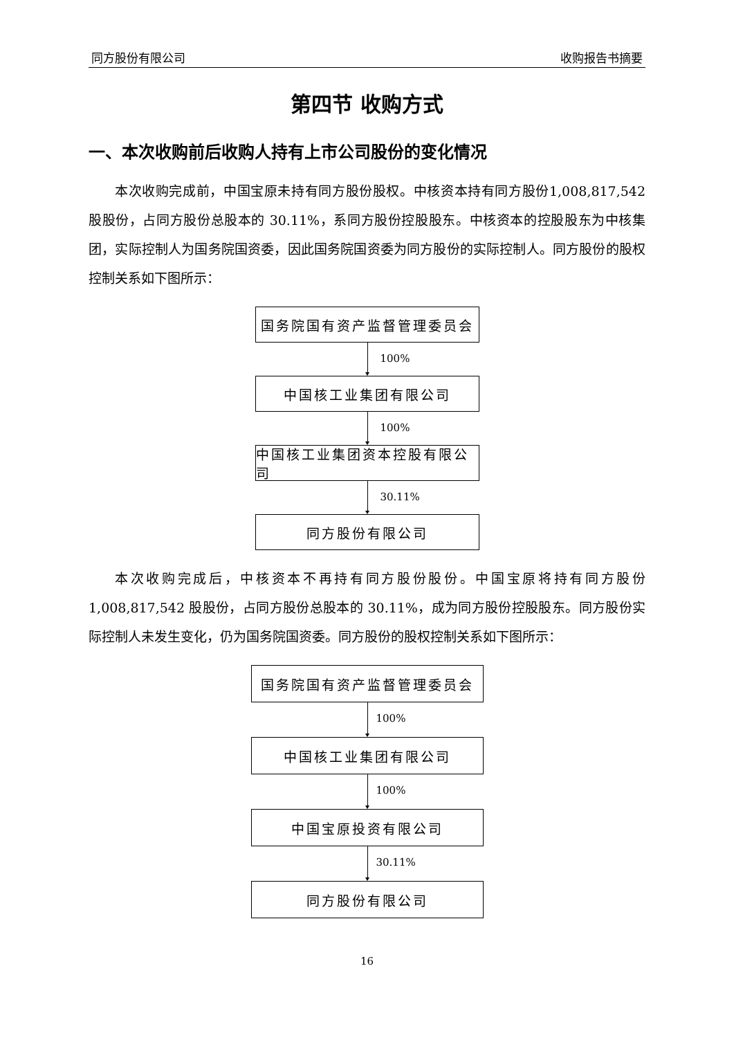同方股份有限公司 收购报告书摘要
第四节 收购方式
一、本次收购前后收购人持有上市公司股份的变化情况
本次收购完成前，中国宝原未持有同方股份股权。中核资本持有同方股份1,008,817,542 股股份，占同方股份总股本的 30.11%，系同方股份控股股东。中核资本的控股股东为中核集团，实际控制人为国务院国资委，因此国务院国资委为同方股份的实际控制人。同方股份的股权控制关系如下图所示：
国务院国有资产监督管理委员会
100%
中国核工业集团有限公司
100%
中国核工业集团资本控股有限公司
30.11%
同方股份有限公司
本次收购完成后，中核资本不再持有同方股份股份。中国宝原将持有同方股份1,008,817,542 股股份，占同方股份总股本的 30.11%，成为同方股份控股股东。同方股份实际控制人未发生变化，仍为国务院国资委。同方股份的股权控制关系如下图所示：
国务院国有资产监督管理委员会
100%
中国核工业集团有限公司
100%
中国宝原投资有限公司
30.11%
同方股份有限公司
16